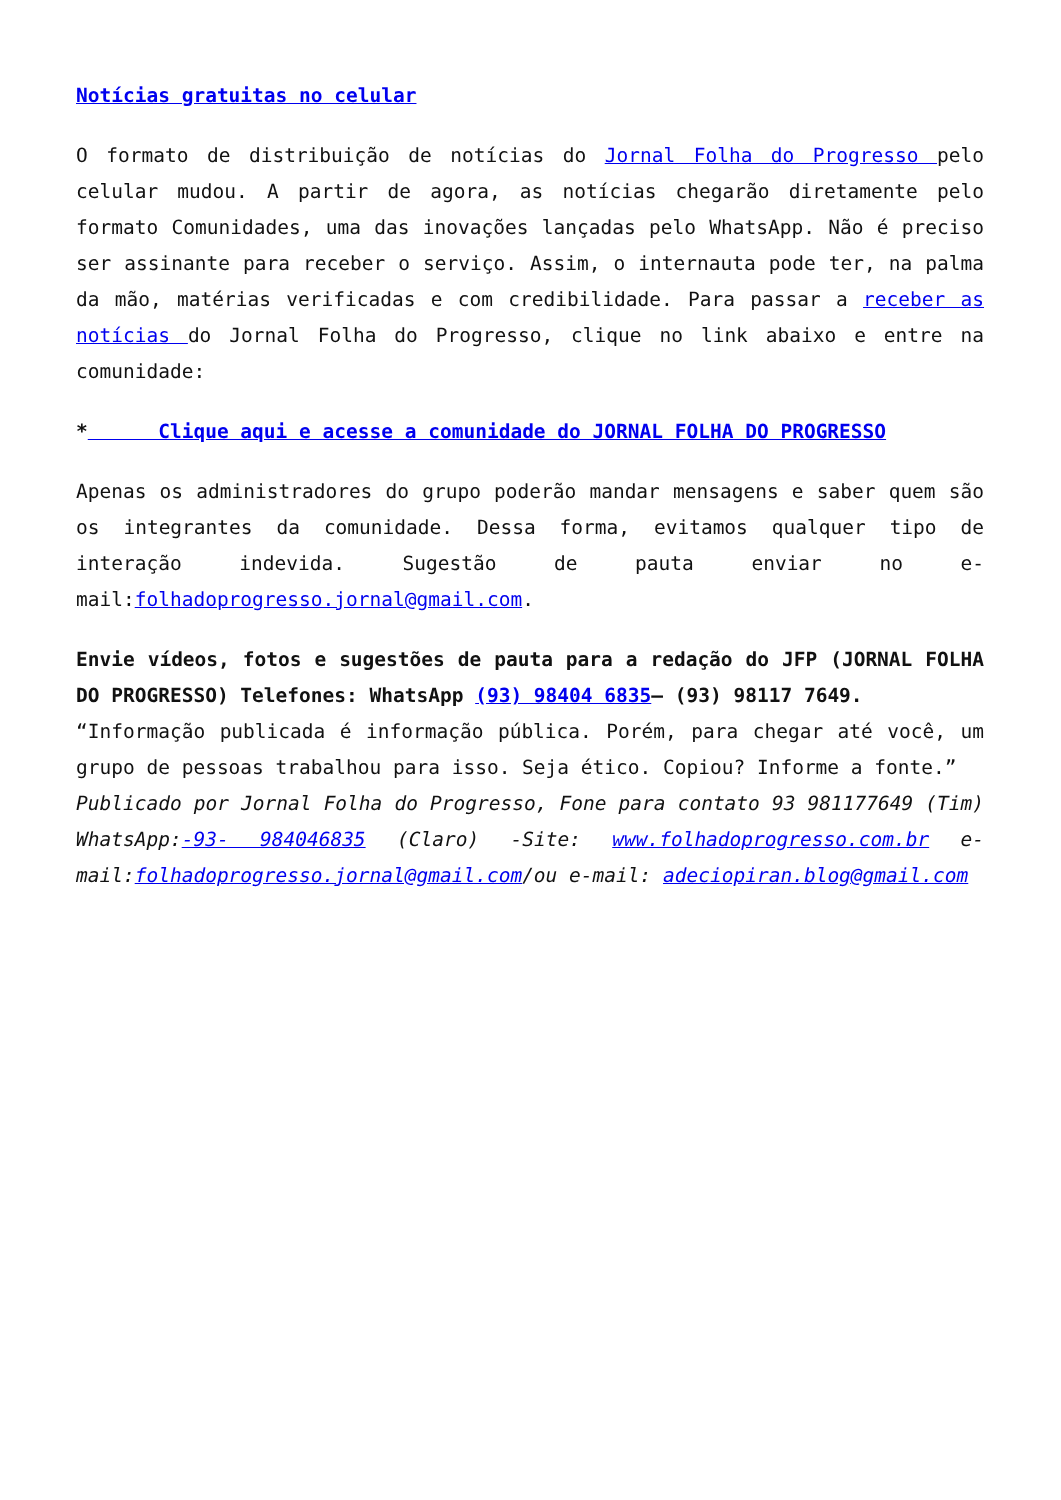Notícias gratuitas no celular
O formato de distribuição de notícias do Jornal Folha do Progresso pelo celular mudou. A partir de agora, as notícias chegarão diretamente pelo formato Comunidades, uma das inovações lançadas pelo WhatsApp. Não é preciso ser assinante para receber o serviço. Assim, o internauta pode ter, na palma da mão, matérias verificadas e com credibilidade. Para passar a receber as notícias do Jornal Folha do Progresso, clique no link abaixo e entre na comunidade:
* Clique aqui e acesse a comunidade do JORNAL FOLHA DO PROGRESSO
Apenas os administradores do grupo poderão mandar mensagens e saber quem são os integrantes da comunidade. Dessa forma, evitamos qualquer tipo de interação indevida. Sugestão de pauta enviar no e-mail:folhadoprogresso.jornal@gmail.com.
Envie vídeos, fotos e sugestões de pauta para a redação do JFP (JORNAL FOLHA DO PROGRESSO) Telefones: WhatsApp (93) 98404 6835– (93) 98117 7649.
“Informação publicada é informação pública. Porém, para chegar até você, um grupo de pessoas trabalhou para isso. Seja ético. Copiou? Informe a fonte.”
Publicado por Jornal Folha do Progresso, Fone para contato 93 981177649 (Tim) WhatsApp:-93- 984046835 (Claro) -Site: www.folhadoprogresso.com.br e-mail:folhadoprogresso.jornal@gmail.com/ou e-mail: adeciopiran.blog@gmail.com